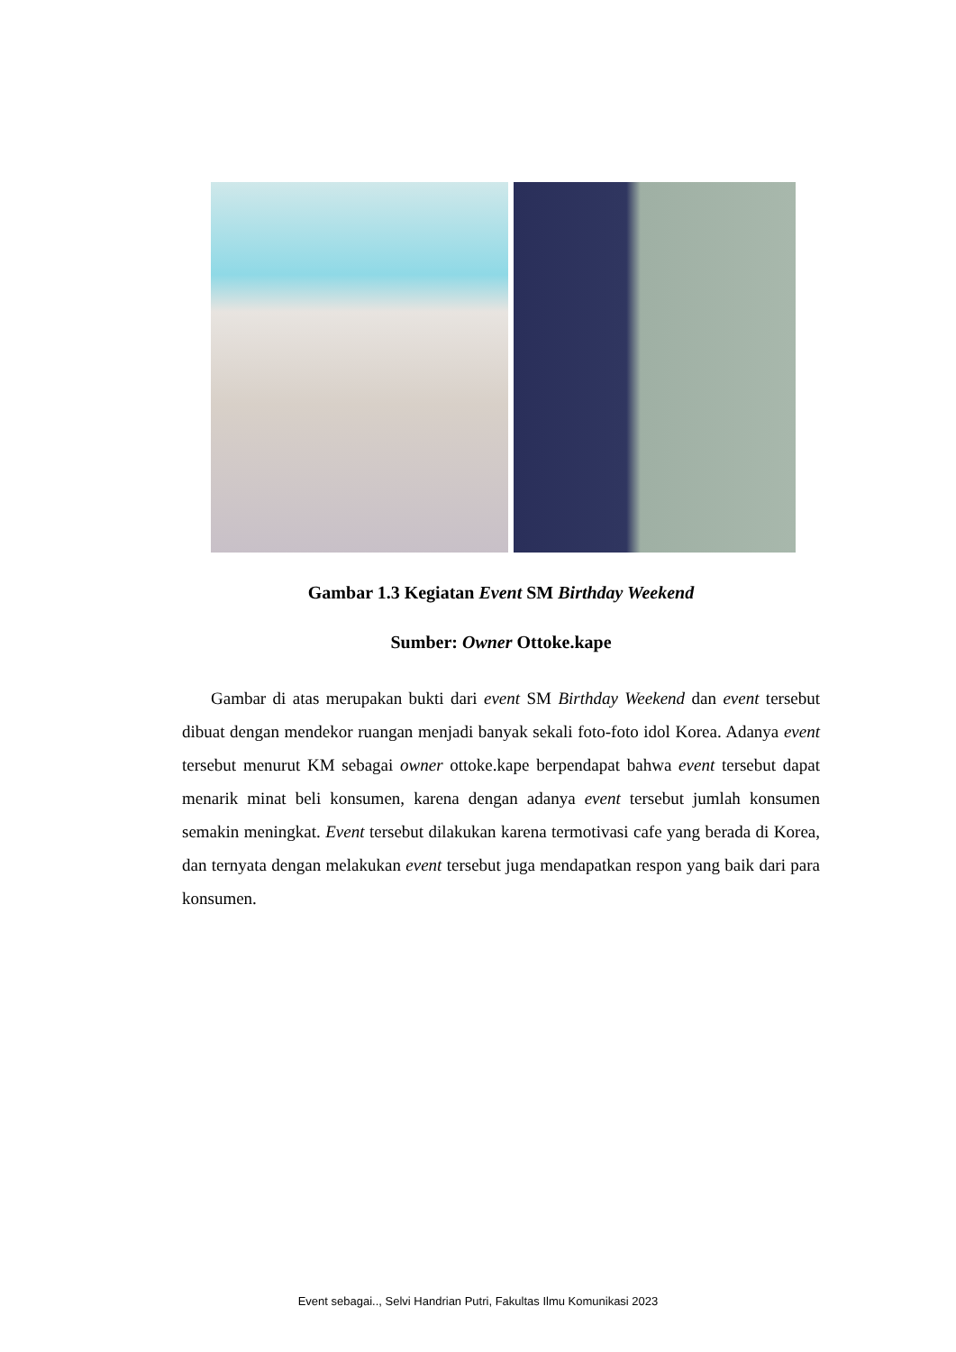Gambar 1.3 Kegiatan Event SM Birthday Weekend
Sumber: Owner Ottoke.kape
Gambar di atas merupakan bukti dari event SM Birthday Weekend dan event tersebut dibuat dengan mendekor ruangan menjadi banyak sekali foto-foto idol Korea. Adanya event tersebut menurut KM sebagai owner ottoke.kape berpendapat bahwa event tersebut dapat menarik minat beli konsumen, karena dengan adanya event tersebut jumlah konsumen semakin meningkat. Event tersebut dilakukan karena termotivasi cafe yang berada di Korea, dan ternyata dengan melakukan event tersebut juga mendapatkan respon yang baik dari para konsumen.
Event sebagai.., Selvi Handrian Putri, Fakultas Ilmu Komunikasi 2023